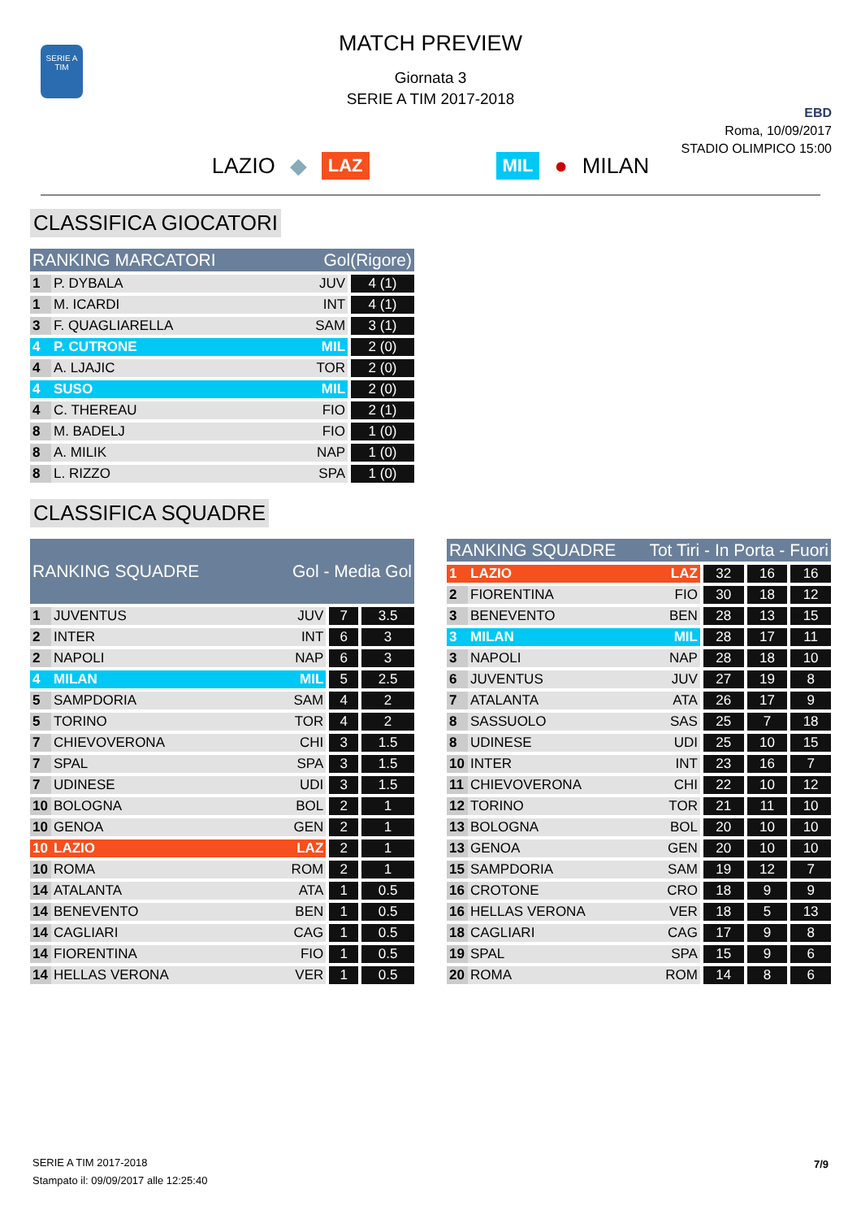SERIE A
TIM
MATCH PREVIEW
Giornata 3
SERIE A TIM 2017-2018
EBD
Roma, 10/09/2017
STADIO OLIMPICO 15:00
LAZIO ◆ LAZ MIL ● MILAN
CLASSIFICA GIOCATORI
| RANKING MARCATORI | | Gol(Rigore) | |
| --- | --- | --- | --- |
| 1 | P. DYBALA | JUV | 4 (1) |
| 1 | M. ICARDI | INT | 4 (1) |
| 3 | F. QUAGLIARELLA | SAM | 3 (1) |
| 4 | P. CUTRONE | MIL | 2 (0) |
| 4 | A. LJAJIC | TOR | 2 (0) |
| 4 | SUSO | MIL | 2 (0) |
| 4 | C. THEREAU | FIO | 2 (1) |
| 8 | M. BADELJ | FIO | 1 (0) |
| 8 | A. MILIK | NAP | 1 (0) |
| 8 | L. RIZZO | SPA | 1 (0) |
CLASSIFICA SQUADRE
| RANKING SQUADRE | | Gol - Media Gol | | |
| --- | --- | --- | --- | --- |
| 1 | JUVENTUS | JUV | 7 | 3.5 |
| 2 | INTER | INT | 6 | 3 |
| 2 | NAPOLI | NAP | 6 | 3 |
| 4 | MILAN | MIL | 5 | 2.5 |
| 5 | SAMPDORIA | SAM | 4 | 2 |
| 5 | TORINO | TOR | 4 | 2 |
| 7 | CHIEVOVERONA | CHI | 3 | 1.5 |
| 7 | SPAL | SPA | 3 | 1.5 |
| 7 | UDINESE | UDI | 3 | 1.5 |
| 10 | BOLOGNA | BOL | 2 | 1 |
| 10 | GENOA | GEN | 2 | 1 |
| 10 | LAZIO | LAZ | 2 | 1 |
| 10 | ROMA | ROM | 2 | 1 |
| 14 | ATALANTA | ATA | 1 | 0.5 |
| 14 | BENEVENTO | BEN | 1 | 0.5 |
| 14 | CAGLIARI | CAG | 1 | 0.5 |
| 14 | FIORENTINA | FIO | 1 | 0.5 |
| 14 | HELLAS VERONA | VER | 1 | 0.5 |
| RANKING SQUADRE | | Tot Tiri - In Porta - Fuori | | | |
| --- | --- | --- | --- | --- | --- |
| 1 | LAZIO | LAZ | 32 | 16 | 16 |
| 2 | FIORENTINA | FIO | 30 | 18 | 12 |
| 3 | BENEVENTO | BEN | 28 | 13 | 15 |
| 3 | MILAN | MIL | 28 | 17 | 11 |
| 3 | NAPOLI | NAP | 28 | 18 | 10 |
| 6 | JUVENTUS | JUV | 27 | 19 | 8 |
| 7 | ATALANTA | ATA | 26 | 17 | 9 |
| 8 | SASSUOLO | SAS | 25 | 7 | 18 |
| 8 | UDINESE | UDI | 25 | 10 | 15 |
| 10 | INTER | INT | 23 | 16 | 7 |
| 11 | CHIEVOVERONA | CHI | 22 | 10 | 12 |
| 12 | TORINO | TOR | 21 | 11 | 10 |
| 13 | BOLOGNA | BOL | 20 | 10 | 10 |
| 13 | GENOA | GEN | 20 | 10 | 10 |
| 15 | SAMPDORIA | SAM | 19 | 12 | 7 |
| 16 | CROTONE | CRO | 18 | 9 | 9 |
| 16 | HELLAS VERONA | VER | 18 | 5 | 13 |
| 18 | CAGLIARI | CAG | 17 | 9 | 8 |
| 19 | SPAL | SPA | 15 | 9 | 6 |
| 20 | ROMA | ROM | 14 | 8 | 6 |
SERIE A TIM 2017-2018
Stampato il: 09/09/2017 alle 12:25:40
7/9